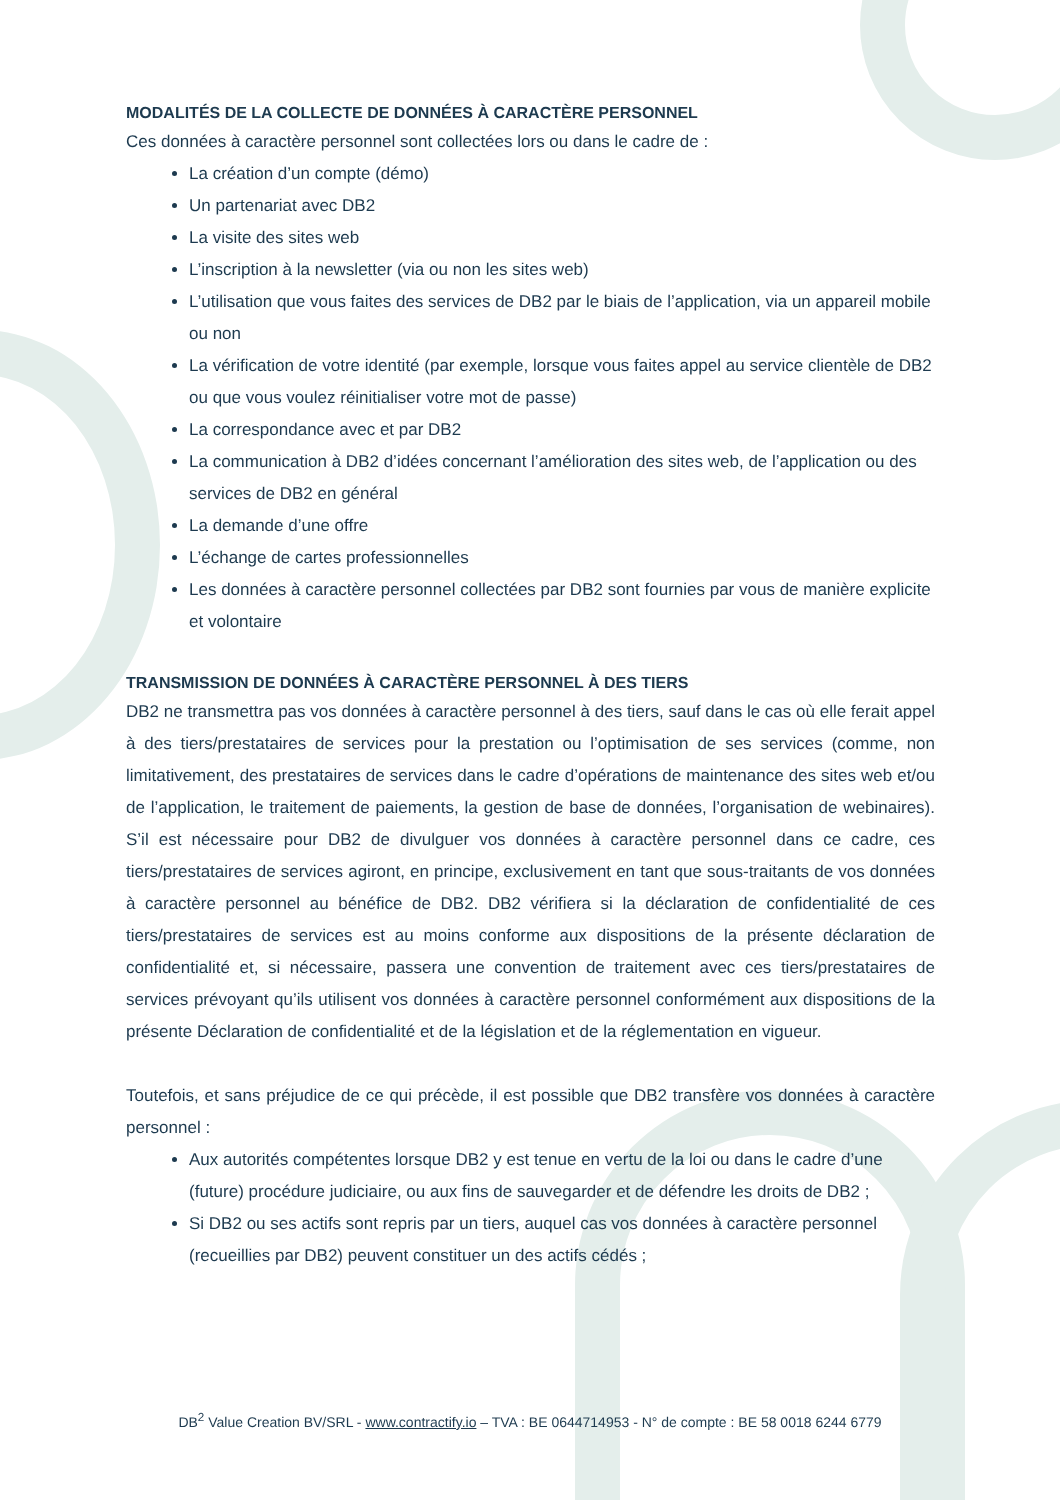MODALITÉS DE LA COLLECTE DE DONNÉES À CARACTÈRE PERSONNEL
Ces données à caractère personnel sont collectées lors ou dans le cadre de :
La création d’un compte (démo)
Un partenariat avec DB2
La visite des sites web
L’inscription à la newsletter (via ou non les sites web)
L’utilisation que vous faites des services de DB2 par le biais de l’application, via un appareil mobile ou non
La vérification de votre identité (par exemple, lorsque vous faites appel au service clientèle de DB2 ou que vous voulez réinitialiser votre mot de passe)
La correspondance avec et par DB2
La communication à DB2 d’idées concernant l’amélioration des sites web, de l’application ou des services de DB2 en général
La demande d’une offre
L’échange de cartes professionnelles
Les données à caractère personnel collectées par DB2 sont fournies par vous de manière explicite et volontaire
TRANSMISSION DE DONNÉES À CARACTÈRE PERSONNEL À DES TIERS
DB2 ne transmettra pas vos données à caractère personnel à des tiers, sauf dans le cas où elle ferait appel à des tiers/prestataires de services pour la prestation ou l’optimisation de ses services (comme, non limitativement, des prestataires de services dans le cadre d’opérations de maintenance des sites web et/ou de l’application, le traitement de paiements, la gestion de base de données, l’organisation de webinaires). S’il est nécessaire pour DB2 de divulguer vos données à caractère personnel dans ce cadre, ces tiers/prestataires de services agiront, en principe, exclusivement en tant que sous-traitants de vos données à caractère personnel au bénéfice de DB2. DB2 vérifiera si la déclaration de confidentialité de ces tiers/prestataires de services est au moins conforme aux dispositions de la présente déclaration de confidentialité et, si nécessaire, passera une convention de traitement avec ces tiers/prestataires de services prévoyant qu’ils utilisent vos données à caractère personnel conformément aux dispositions de la présente Déclaration de confidentialité et de la législation et de la réglementation en vigueur.
Toutefois, et sans préjudice de ce qui précède, il est possible que DB2 transfère vos données à caractère personnel :
Aux autorités compétentes lorsque DB2 y est tenue en vertu de la loi ou dans le cadre d’une (future) procédure judiciaire, ou aux fins de sauvegarder et de défendre les droits de DB2 ;
Si DB2 ou ses actifs sont repris par un tiers, auquel cas vos données à caractère personnel (recueillies par DB2) peuvent constituer un des actifs cédés ;
DB<sup>2</sup> Value Creation BV/SRL - www.contractify.io – TVA : BE 0644714953 - N° de compte : BE 58 0018 6244 6779